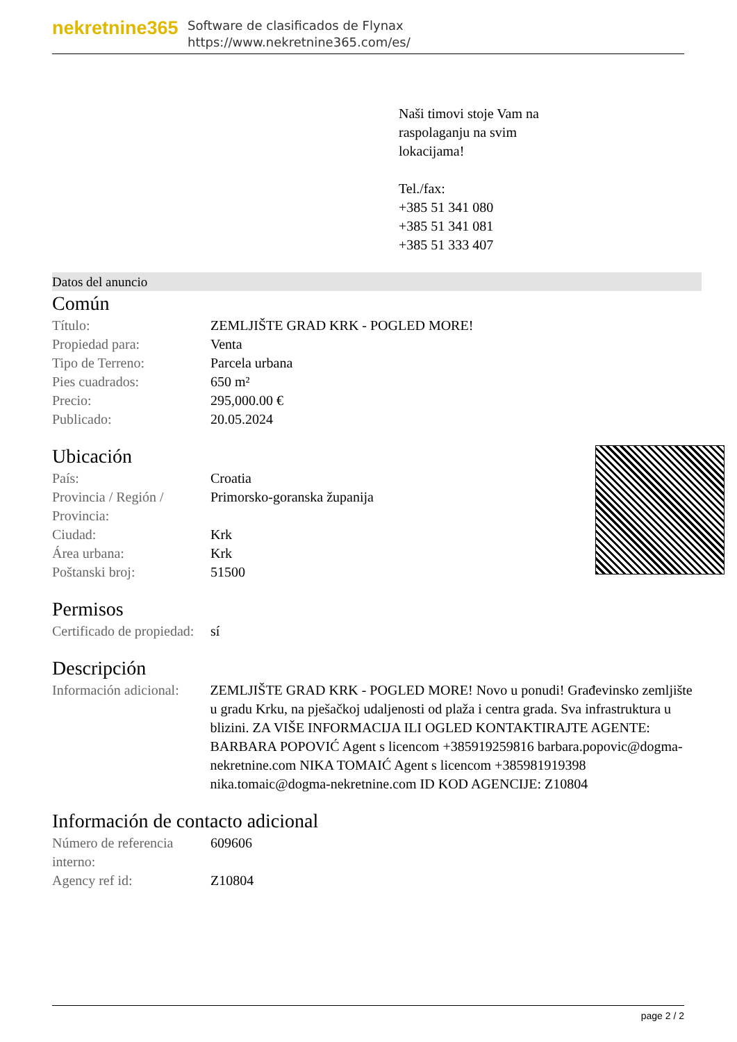nekretnine365
Software de clasificados de Flynax
https://www.nekretnine365.com/es/
Naši timovi stoje Vam na
raspolaganju na svim
lokacijama!
Tel./fax:
+385 51 341 080
+385 51 341 081
+385 51 333 407
Datos del anuncio
Común
| Título: | ZEMLJIŠTE GRAD KRK - POGLED MORE! |
| Propiedad para: | Venta |
| Tipo de Terreno: | Parcela urbana |
| Pies cuadrados: | 650 m² |
| Precio: | 295,000.00 € |
| Publicado: | 20.05.2024 |
Ubicación
| País: | Croatia |
| Provincia / Región / Provincia: | Primorsko-goranska županija |
| Ciudad: | Krk |
| Área urbana: | Krk |
| Poštanski broj: | 51500 |
Permisos
| Certificado de propiedad: | sí |
Descripción
| Información adicional: | ZEMLJIŠTE GRAD KRK - POGLED MORE! Novo u ponudi! Građevinsko zemljište u gradu Krku, na pješačkoj udaljenosti od plaža i centra grada. Sva infrastruktura u blizini. ZA VIŠE INFORMACIJA ILI OGLED KONTAKTIRAJTE AGENTE: BARBARA POPOVIĆ Agent s licencom +385919259816 barbara.popovic@dogma-nekretnine.com NIKA TOMAIĆ Agent s licencom +385981919398 nika.tomaic@dogma-nekretnine.com ID KOD AGENCIJE: Z10804 |
Información de contacto adicional
| Número de referencia interno: | 609606 |
| Agency ref id: | Z10804 |
page 2 / 2